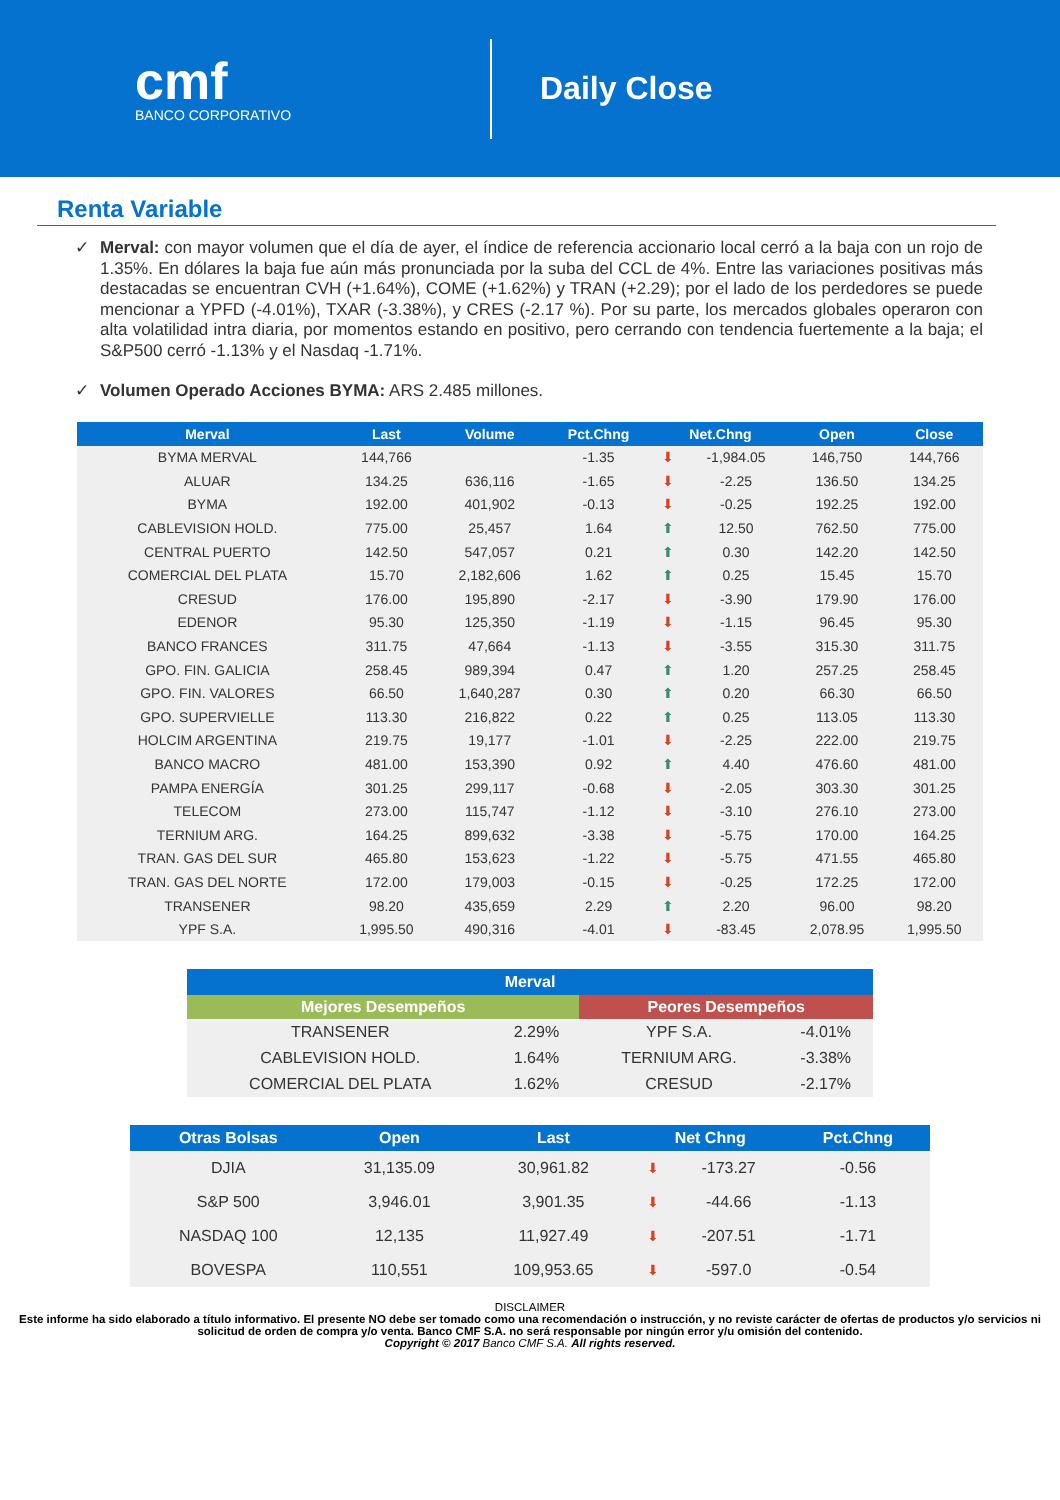cmf
BANCO CORPORATIVO
Daily Close
Renta Variable
✓ Merval: con mayor volumen que el día de ayer, el índice de referencia accionario local cerró a la baja con un rojo de 1.35%. En dólares la baja fue aún más pronunciada por la suba del CCL de 4%. Entre las variaciones positivas más destacadas se encuentran CVH (+1.64%), COME (+1.62%) y TRAN (+2.29); por el lado de los perdedores se puede mencionar a YPFD (-4.01%), TXAR (-3.38%), y CRES (-2.17 %). Por su parte, los mercados globales operaron con alta volatilidad intra diaria, por momentos estando en positivo, pero cerrando con tendencia fuertemente a la baja; el S&P500 cerró -1.13% y el Nasdaq -1.71%.
✓ Volumen Operado Acciones BYMA: ARS 2.485 millones.
| Merval | Last | Volume | Pct.Chng | Net.Chng | | Open | Close |
| --- | --- | --- | --- | --- | --- | --- | --- |
| BYMA MERVAL | 144,766 | | -1.35 | ⬇ | -1,984.05 | 146,750 | 144,766 |
| ALUAR | 134.25 | 636,116 | -1.65 | ⬇ | -2.25 | 136.50 | 134.25 |
| BYMA | 192.00 | 401,902 | -0.13 | ⬇ | -0.25 | 192.25 | 192.00 |
| CABLEVISION HOLD. | 775.00 | 25,457 | 1.64 | ⬆ | 12.50 | 762.50 | 775.00 |
| CENTRAL PUERTO | 142.50 | 547,057 | 0.21 | ⬆ | 0.30 | 142.20 | 142.50 |
| COMERCIAL DEL PLATA | 15.70 | 2,182,606 | 1.62 | ⬆ | 0.25 | 15.45 | 15.70 |
| CRESUD | 176.00 | 195,890 | -2.17 | ⬇ | -3.90 | 179.90 | 176.00 |
| EDENOR | 95.30 | 125,350 | -1.19 | ⬇ | -1.15 | 96.45 | 95.30 |
| BANCO FRANCES | 311.75 | 47,664 | -1.13 | ⬇ | -3.55 | 315.30 | 311.75 |
| GPO. FIN. GALICIA | 258.45 | 989,394 | 0.47 | ⬆ | 1.20 | 257.25 | 258.45 |
| GPO. FIN. VALORES | 66.50 | 1,640,287 | 0.30 | ⬆ | 0.20 | 66.30 | 66.50 |
| GPO. SUPERVIELLE | 113.30 | 216,822 | 0.22 | ⬆ | 0.25 | 113.05 | 113.30 |
| HOLCIM ARGENTINA | 219.75 | 19,177 | -1.01 | ⬇ | -2.25 | 222.00 | 219.75 |
| BANCO MACRO | 481.00 | 153,390 | 0.92 | ⬆ | 4.40 | 476.60 | 481.00 |
| PAMPA ENERGÍA | 301.25 | 299,117 | -0.68 | ⬇ | -2.05 | 303.30 | 301.25 |
| TELECOM | 273.00 | 115,747 | -1.12 | ⬇ | -3.10 | 276.10 | 273.00 |
| TERNIUM ARG. | 164.25 | 899,632 | -3.38 | ⬇ | -5.75 | 170.00 | 164.25 |
| TRAN. GAS DEL SUR | 465.80 | 153,623 | -1.22 | ⬇ | -5.75 | 471.55 | 465.80 |
| TRAN. GAS DEL NORTE | 172.00 | 179,003 | -0.15 | ⬇ | -0.25 | 172.25 | 172.00 |
| TRANSENER | 98.20 | 435,659 | 2.29 | ⬆ | 2.20 | 96.00 | 98.20 |
| YPF S.A. | 1,995.50 | 490,316 | -4.01 | ⬇ | -83.45 | 2,078.95 | 1,995.50 |
| Merval | | | |
| --- | --- | --- | --- |
| Mejores Desempeños | | Peores Desempeños | |
| TRANSENER | 2.29% | YPF S.A. | -4.01% |
| CABLEVISION HOLD. | 1.64% | TERNIUM ARG. | -3.38% |
| COMERCIAL DEL PLATA | 1.62% | CRESUD | -2.17% |
| Otras Bolsas | Open | Last | Net Chng | | Pct.Chng |
| --- | --- | --- | --- | --- | --- |
| DJIA | 31,135.09 | 30,961.82 | ⬇ | -173.27 | -0.56 |
| S&P 500 | 3,946.01 | 3,901.35 | ⬇ | -44.66 | -1.13 |
| NASDAQ 100 | 12,135 | 11,927.49 | ⬇ | -207.51 | -1.71 |
| BOVESPA | 110,551 | 109,953.65 | ⬇ | -597.0 | -0.54 |
DISCLAIMER
Este informe ha sido elaborado a título informativo. El presente NO debe ser tomado como una recomendación o instrucción, y no reviste carácter de ofertas de productos y/o servicios ni solicitud de orden de compra y/o venta. Banco CMF S.A. no será responsable por ningún error y/u omisión del contenido.
Copyright © 2017 Banco CMF S.A. All rights reserved.